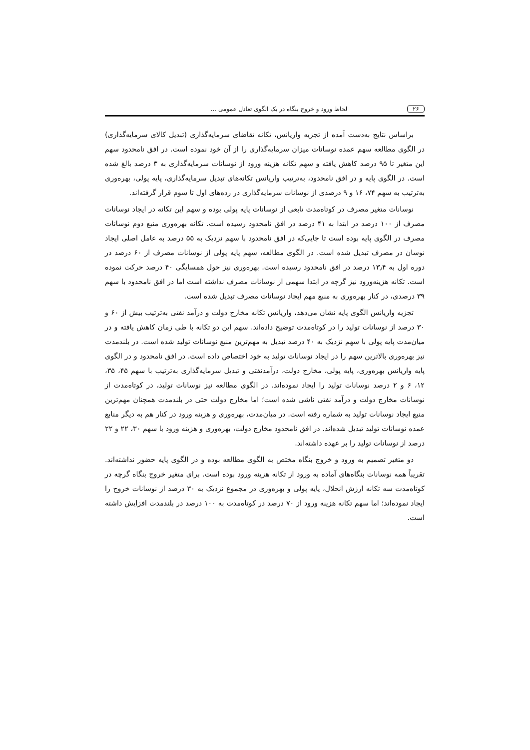۲۶ لحاظ ورود و خروج بنگاه در یک الگوی تعادل عمومی ...
براساس نتایج به‌دست آمده از تجزیه واریانس، تکانه تقاضای سرمایه‌گذاری (تبدیل کالای سرمایه‌گذاری) در الگوی مطالعه سهم عمده نوسانات میزان سرمایه‌گذاری را از آن خود نموده است. در افق نامحدود سهم این متغیر تا ۹۵ درصد کاهش یافته و سهم تکانه هزینه ورود از نوسانات سرمایه‌گذاری به ۳ درصد بالغ شده است. در الگوی پایه و در افق نامحدود، به‌ترتیب واریانس تکانه‌های تبدیل سرمایه‌گذاری، پایه پولی، بهره‌وری به‌ترتیب به سهم ۷۴، ۱۶ و ۹ درصدی از نوسانات سرمایه‌گذاری در رده‌های اول تا سوم قرار گرفته‌اند.
نوسانات متغیر مصرف در کوتاه‌مدت تابعی از نوسانات پایه پولی بوده و سهم این تکانه در ایجاد نوسانات مصرف از ۱۰۰ درصد در ابتدا به ۴۱ درصد در افق نامحدود رسیده است. تکانه بهره‌وری منبع دوم نوسانات مصرف در الگوی پایه بوده است تا جایی‌که در افق نامحدود با سهم نزدیک به ۵۵ درصد به عامل اصلی ایجاد نوسان در مصرف تبدیل شده است. در الگوی مطالعه، سهم پایه پولی از نوسانات مصرف از ۶۰ درصد در دوره اول به ۱۳٫۴ درصد در افق نامحدود رسیده است. بهره‌وری نیز حول همسایگی ۴۰ درصد حرکت نموده است. تکانه هزینه‌ورود نیز گرچه در ابتدا سهمی از نوسانات مصرف نداشته است اما در افق نامحدود با سهم ۳۹ درصدی، در کنار بهره‌وری به منبع مهم ایجاد نوسانات مصرف تبدیل شده است.
تجزیه واریانس الگوی پایه نشان می‌دهد، واریانس تکانه مخارج دولت و درآمد نفتی به‌ترتیب بیش از ۶۰ و ۳۰ درصد از نوسانات تولید را در کوتاه‌مدت توضیح داده‌اند. سهم این دو تکانه با طی زمان کاهش یافته و در میان‌مدت پایه پولی با سهم نزدیک به ۴۰ درصد تبدیل به مهم‌ترین منبع نوسانات تولید شده است. در بلندمدت نیز بهره‌وری بالاترین سهم را در ایجاد نوسانات تولید به خود اختصاص داده است. در افق نامحدود و در الگوی پایه واریانس بهره‌وری، پایه پولی، مخارج دولت، درآمدنفتی و تبدیل سرمایه‌گذاری به‌ترتیب با سهم ۴۵، ۳۵، ۱۲، ۶ و ۲ درصد نوسانات تولید را ایجاد نموده‌اند. در الگوی مطالعه نیز نوسانات تولید، در کوتاه‌مدت از نوسانات مخارج دولت و درآمد نفتی ناشی شده است؛ اما مخارج دولت حتی در بلندمدت همچنان مهم‌ترین منبع ایجاد نوسانات تولید به شماره رفته است. در میان‌مدت، بهره‌وری و هزینه ورود در کنار هم به دیگر منابع عمده نوسانات تولید تبدیل شده‌اند. در افق نامحدود مخارج دولت، بهره‌وری و هزینه ورود با سهم ۳۰، ۲۲ و ۲۲ درصد از نوسانات تولید را بر عهده داشته‌اند.
دو متغیر تصمیم به ورود و خروج بنگاه مختص به الگوی مطالعه بوده و در الگوی پایه حضور نداشته‌اند. تقریباً همه نوسانات بنگاه‌های آماده به ورود از تکانه هزینه ورود بوده است. برای متغیر خروج بنگاه گرچه در کوتاه‌مدت سه تکانه ارزش انحلال، پایه پولی و بهره‌وری در مجموع نزدیک به ۳۰ درصد از نوسانات خروج را ایجاد نموده‌اند؛ اما سهم تکانه هزینه ورود از ۷۰ درصد در کوتاه‌مدت به ۱۰۰ درصد در بلندمدت افزایش داشته است.